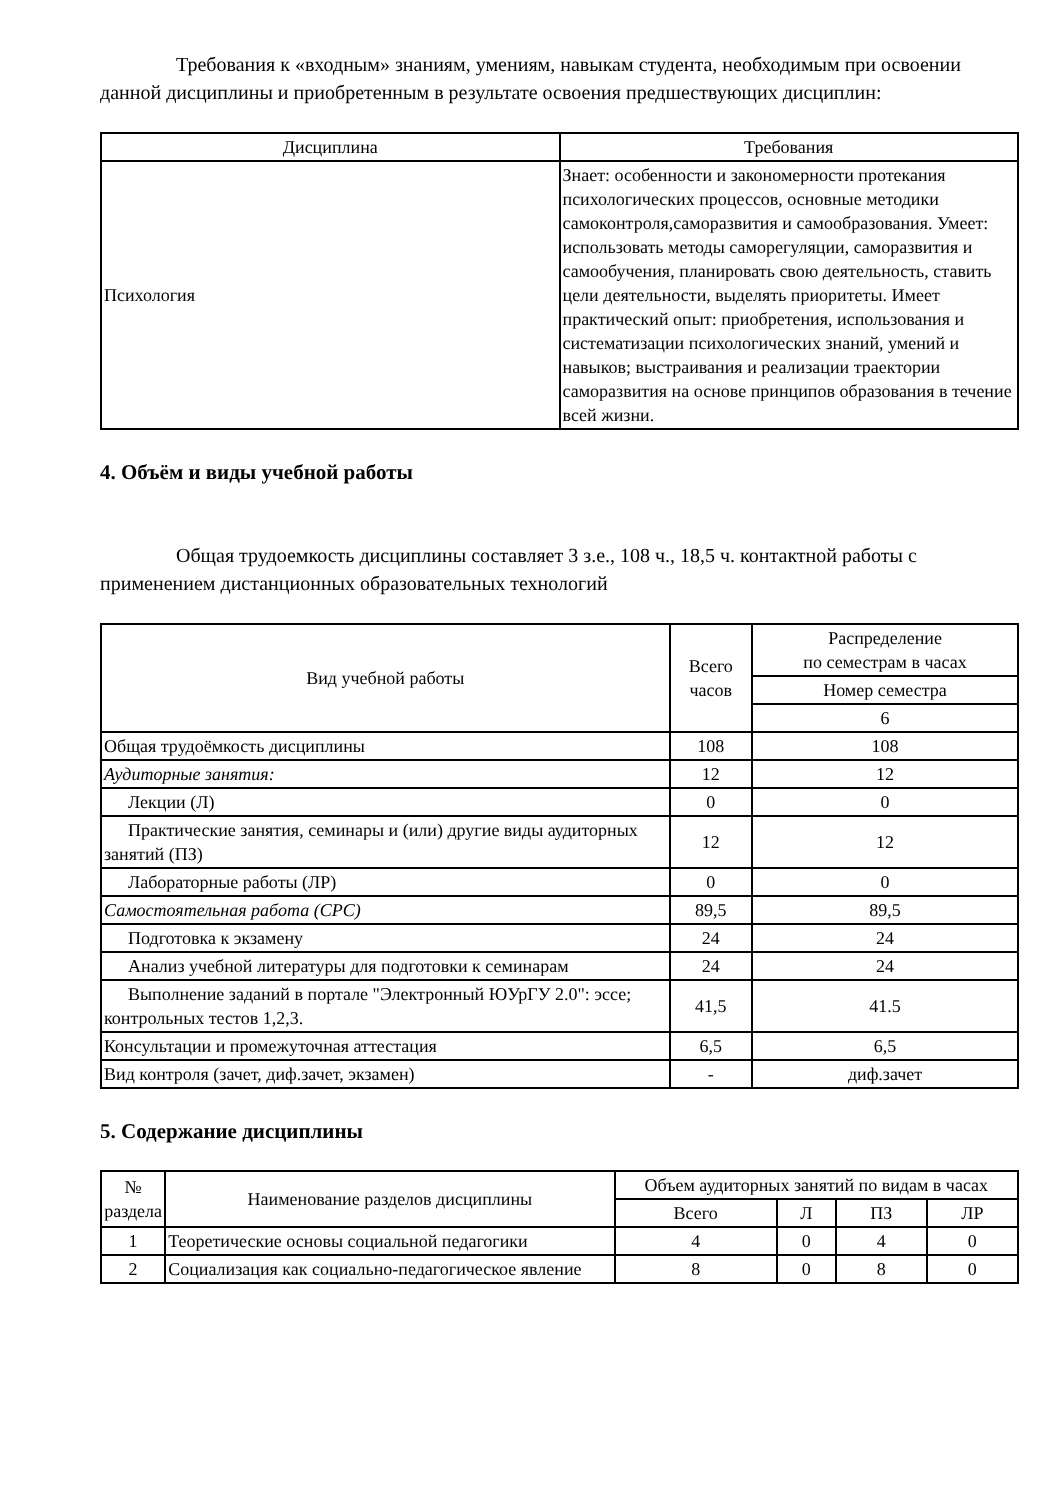Требования к «входным» знаниям, умениям, навыкам студента, необходимым при освоении данной дисциплины и приобретенным в результате освоения предшествующих дисциплин:
| Дисциплина | Требования |
| --- | --- |
| Психология | Знает: особенности и закономерности протекания психологических процессов, основные методики самоконтроля,саморазвития и самообразования. Умеет: использовать методы саморегуляции, саморазвития и самообучения, планировать свою деятельность, ставить цели деятельности, выделять приоритеты. Имеет практический опыт: приобретения, использования и систематизации психологических знаний, умений и навыков; выстраивания и реализации траектории саморазвития на основе принципов образования в течение всей жизни. |
4. Объём и виды учебной работы
Общая трудоемкость дисциплины составляет 3 з.е., 108 ч., 18,5 ч. контактной работы с применением дистанционных образовательных технологий
| Вид учебной работы | Всего часов | Распределение по семестрам в часах |
| --- | --- | --- |
| | | Номер семестра |
| | | 6 |
| Общая трудоёмкость дисциплины | 108 | 108 |
| Аудиторные занятия: | 12 | 12 |
| Лекции (Л) | 0 | 0 |
| Практические занятия, семинары и (или) другие виды аудиторных занятий (ПЗ) | 12 | 12 |
| Лабораторные работы (ЛР) | 0 | 0 |
| Самостоятельная работа (СРС) | 89,5 | 89,5 |
| Подготовка к экзамену | 24 | 24 |
| Анализ учебной литературы для подготовки к семинарам | 24 | 24 |
| Выполнение заданий в портале "Электронный ЮУрГУ 2.0": эссе; контрольных тестов 1,2,3. | 41,5 | 41.5 |
| Консультации и промежуточная аттестация | 6,5 | 6,5 |
| Вид контроля (зачет, диф.зачет, экзамен) | - | диф.зачет |
5. Содержание дисциплины
| № раздела | Наименование разделов дисциплины | Объем аудиторных занятий по видам в часах | | | |
| --- | --- | --- | --- | --- | --- |
| | | Всего | Л | ПЗ | ЛР |
| 1 | Теоретические основы социальной педагогики | 4 | 0 | 4 | 0 |
| 2 | Социализация как социально-педагогическое явление | 8 | 0 | 8 | 0 |